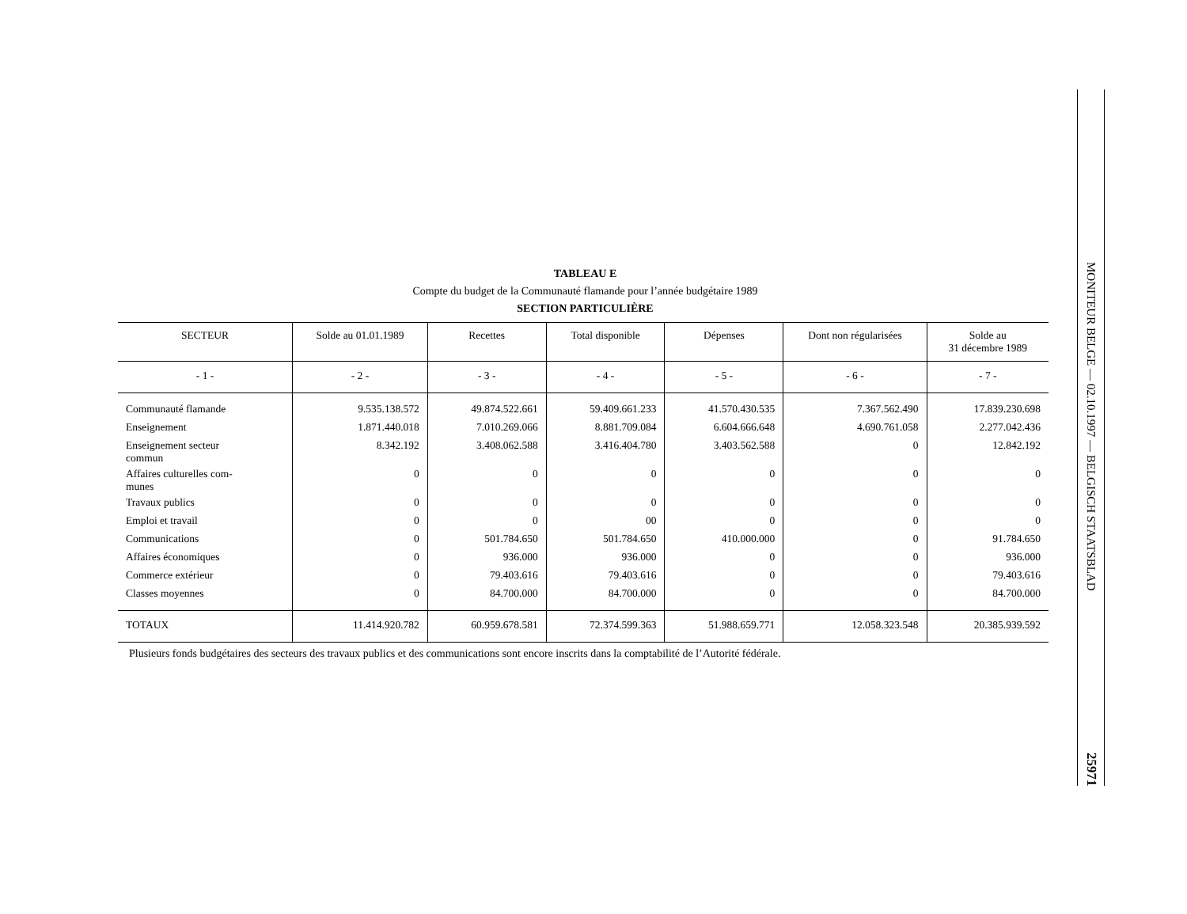TABLEAU E
Compte du budget de la Communauté flamande pour l’année budgétaire 1989
SECTION PARTICULIÈRE
| SECTEUR | Solde au 01.01.1989 | Recettes | Total disponible | Dépenses | Dont non régularisées | Solde au 31 décembre 1989 |
| --- | --- | --- | --- | --- | --- | --- |
| - 1 - | - 2 - | - 3 - | - 4 - | - 5 - | - 6 - | - 7 - |
| Communauté flamande | 9.535.138.572 | 49.874.522.661 | 59.409.661.233 | 41.570.430.535 | 7.367.562.490 | 17.839.230.698 |
| Enseignement | 1.871.440.018 | 7.010.269.066 | 8.881.709.084 | 6.604.666.648 | 4.690.761.058 | 2.277.042.436 |
| Enseignement secteur commun | 8.342.192 | 3.408.062.588 | 3.416.404.780 | 3.403.562.588 | 0 | 12.842.192 |
| Affaires culturelles com- munes | 0 | 0 | 0 | 0 | 0 | 0 |
| Travaux publics | 0 | 0 | 0 | 0 | 0 | 0 |
| Emploi et travail | 0 | 0 | 00 | 0 | 0 | 0 |
| Communications | 0 | 501.784.650 | 501.784.650 | 410.000.000 | 0 | 91.784.650 |
| Affaires économiques | 0 | 936.000 | 936.000 | 0 | 0 | 936.000 |
| Commerce extérieur | 0 | 79.403.616 | 79.403.616 | 0 | 0 | 79.403.616 |
| Classes moyennes | 0 | 84.700.000 | 84.700.000 | 0 | 0 | 84.700.000 |
| TOTAUX | 11.414.920.782 | 60.959.678.581 | 72.374.599.363 | 51.988.659.771 | 12.058.323.548 | 20.385.939.592 |
Plusieurs fonds budgétaires des secteurs des travaux publics et des communications sont encore inscrits dans la comptabilité de l’Autorité fédérale.
MONITEUR BELGE — 02.10.1997 — BELGISCH STAATSBLAD
25971